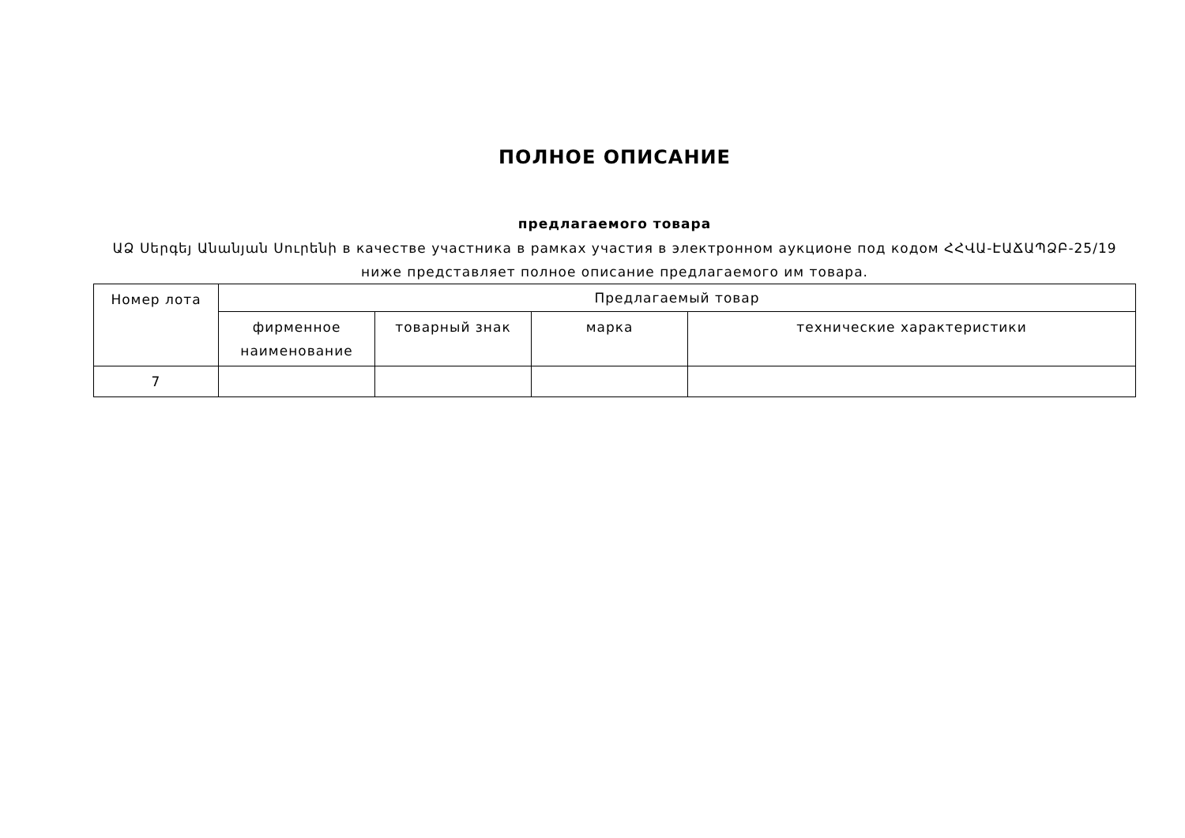ПОЛНОЕ ОПИСАНИЕ
предлагаемого товара
ԱՁ Սերգեյ Անանյան Սուրենի в качестве участника в рамках участия в электронном аукционе под кодом ՀՀՎԱ-ԷԱՃԱՊՁԲ-25/19 ниже представляет полное описание предлагаемого им товара.
| Номер лота | Предлагаемый товар | | | |
| --- | --- | --- | --- | --- |
| | фирменное наименование | товарный знак | марка | технические характеристики |
| 7 | | | | |